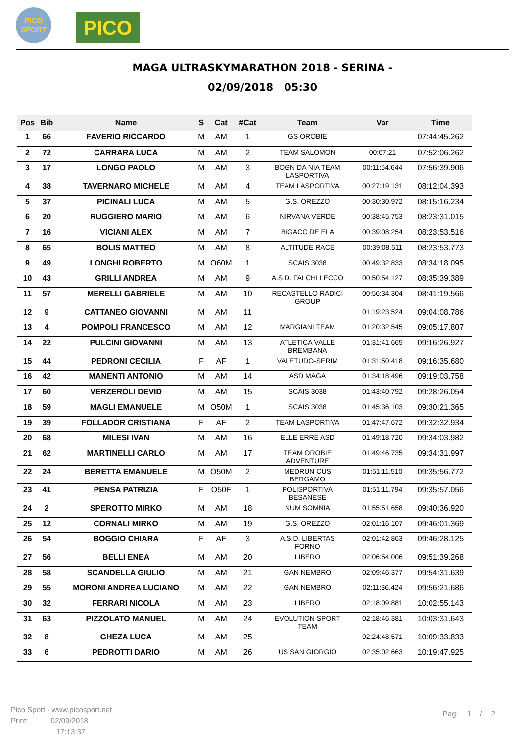PICO
SPORT
PICO
MAGA ULTRASKYMARATHON 2018 - SERINA -
02/09/2018 05:30
| Pos | Bib | Name | S | Cat | #Cat | Team | Var | Time |
| --- | --- | --- | --- | --- | --- | --- | --- | --- |
| 1 | 66 | FAVERIO RICCARDO | M | AM | 1 | GS OROBIE | | 07:44:45.262 |
| 2 | 72 | CARRARA LUCA | M | AM | 2 | TEAM SALOMON | 00:07:21 | 07:52:06.262 |
| 3 | 17 | LONGO PAOLO | M | AM | 3 | BOGN DA NIA TEAM LASPORTIVA | 00:11:54.644 | 07:56:39.906 |
| 4 | 38 | TAVERNARO MICHELE | M | AM | 4 | TEAM LASPORTIVA | 00:27:19.131 | 08:12:04.393 |
| 5 | 37 | PICINALI LUCA | M | AM | 5 | G.S. OREZZO | 00:30:30.972 | 08:15:16.234 |
| 6 | 20 | RUGGIERO MARIO | M | AM | 6 | NIRVANA VERDE | 00:38:45.753 | 08:23:31.015 |
| 7 | 16 | VICIANI ALEX | M | AM | 7 | BIGACC DE ELA | 00:39:08.254 | 08:23:53.516 |
| 8 | 65 | BOLIS MATTEO | M | AM | 8 | ALTITUDE RACE | 00:39:08.511 | 08:23:53.773 |
| 9 | 49 | LONGHI ROBERTO | M | O60M | 1 | SCAIS 3038 | 00:49:32.833 | 08:34:18.095 |
| 10 | 43 | GRILLI ANDREA | M | AM | 9 | A.S.D. FALCHI LECCO | 00:50:54.127 | 08:35:39.389 |
| 11 | 57 | MERELLI GABRIELE | M | AM | 10 | RECASTELLO RADICI GROUP | 00:56:34.304 | 08:41:19.566 |
| 12 | 9 | CATTANEO GIOVANNI | M | AM | 11 | | 01:19:23.524 | 09:04:08.786 |
| 13 | 4 | POMPOLI FRANCESCO | M | AM | 12 | MARGIANI TEAM | 01:20:32.545 | 09:05:17.807 |
| 14 | 22 | PULCINI GIOVANNI | M | AM | 13 | ATLETICA VALLE BREMBANA | 01:31:41.665 | 09:16:26.927 |
| 15 | 44 | PEDRONI CECILIA | F | AF | 1 | VALETUDO-SERIM | 01:31:50.418 | 09:16:35.680 |
| 16 | 42 | MANENTI ANTONIO | M | AM | 14 | ASD MAGA | 01:34:18.496 | 09:19:03.758 |
| 17 | 60 | VERZEROLI DEVID | M | AM | 15 | SCAIS 3038 | 01:43:40.792 | 09:28:26.054 |
| 18 | 59 | MAGLI EMANUELE | M | O50M | 1 | SCAIS 3038 | 01:45:36.103 | 09:30:21.365 |
| 19 | 39 | FOLLADOR CRISTIANA | F | AF | 2 | TEAM LASPORTIVA | 01:47:47.672 | 09:32:32.934 |
| 20 | 68 | MILESI IVAN | M | AM | 16 | ELLE ERRE ASD | 01:49:18.720 | 09:34:03.982 |
| 21 | 62 | MARTINELLI CARLO | M | AM | 17 | TEAM OROBIE ADVENTURE | 01:49:46.735 | 09:34:31.997 |
| 22 | 24 | BERETTA EMANUELE | M | O50M | 2 | MEDRUN CUS BERGAMO | 01:51:11.510 | 09:35:56.772 |
| 23 | 41 | PENSA PATRIZIA | F | O50F | 1 | POLISPORTIVA BESANESE | 01:51:11.794 | 09:35:57.056 |
| 24 | 2 | SPEROTTO MIRKO | M | AM | 18 | NUM SOMNIA | 01:55:51.658 | 09:40:36.920 |
| 25 | 12 | CORNALI MIRKO | M | AM | 19 | G.S. OREZZO | 02:01:16.107 | 09:46:01.369 |
| 26 | 54 | BOGGIO CHIARA | F | AF | 3 | A.S.D. LIBERTAS FORNO | 02:01:42.863 | 09:46:28.125 |
| 27 | 56 | BELLI ENEA | M | AM | 20 | LIBERO | 02:06:54.006 | 09:51:39.268 |
| 28 | 58 | SCANDELLA GIULIO | M | AM | 21 | GAN NEMBRO | 02:09:46.377 | 09:54:31.639 |
| 29 | 55 | MORONI ANDREA LUCIANO | M | AM | 22 | GAN NEMBRO | 02:11:36.424 | 09:56:21.686 |
| 30 | 32 | FERRARI NICOLA | M | AM | 23 | LIBERO | 02:18:09.881 | 10:02:55.143 |
| 31 | 63 | PIZZOLATO MANUEL | M | AM | 24 | EVOLUTION SPORT TEAM | 02:18:46.381 | 10:03:31.643 |
| 32 | 8 | GHEZA LUCA | M | AM | 25 | | 02:24:48.571 | 10:09:33.833 |
| 33 | 6 | PEDROTTI DARIO | M | AM | 26 | US SAN GIORGIO | 02:35:02.663 | 10:19:47.925 |
Pico Sport - www.picosport.net
Print: 02/09/2018
17:13:37
Pag: 1 / 2